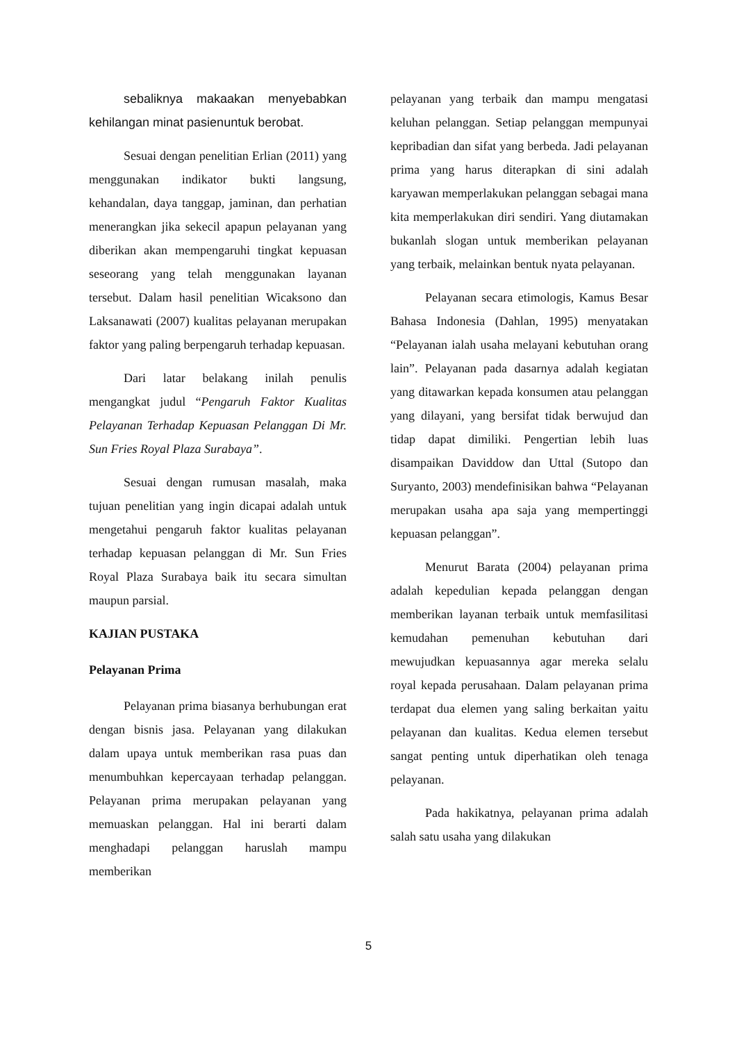sebaliknya makaakan menyebabkan kehilangan minat pasienuntuk berobat.
Sesuai dengan penelitian Erlian (2011) yang menggunakan indikator bukti langsung, kehandalan, daya tanggap, jaminan, dan perhatian menerangkan jika sekecil apapun pelayanan yang diberikan akan mempengaruhi tingkat kepuasan seseorang yang telah menggunakan layanan tersebut. Dalam hasil penelitian Wicaksono dan Laksanawati (2007) kualitas pelayanan merupakan faktor yang paling berpengaruh terhadap kepuasan.
Dari latar belakang inilah penulis mengangkat judul “Pengaruh Faktor Kualitas Pelayanan Terhadap Kepuasan Pelanggan Di Mr. Sun Fries Royal Plaza Surabaya”.
Sesuai dengan rumusan masalah, maka tujuan penelitian yang ingin dicapai adalah untuk mengetahui pengaruh faktor kualitas pelayanan terhadap kepuasan pelanggan di Mr. Sun Fries Royal Plaza Surabaya baik itu secara simultan maupun parsial.
KAJIAN PUSTAKA
Pelayanan Prima
Pelayanan prima biasanya berhubungan erat dengan bisnis jasa. Pelayanan yang dilakukan dalam upaya untuk memberikan rasa puas dan menumbuhkan kepercayaan terhadap pelanggan. Pelayanan prima merupakan pelayanan yang memuaskan pelanggan. Hal ini berarti dalam menghadapi pelanggan haruslah mampu memberikan
pelayanan yang terbaik dan mampu mengatasi keluhan pelanggan. Setiap pelanggan mempunyai kepribadian dan sifat yang berbeda. Jadi pelayanan prima yang harus diterapkan di sini adalah karyawan memperlakukan pelanggan sebagai mana kita memperlakukan diri sendiri. Yang diutamakan bukanlah slogan untuk memberikan pelayanan yang terbaik, melainkan bentuk nyata pelayanan.
Pelayanan secara etimologis, Kamus Besar Bahasa Indonesia (Dahlan, 1995) menyatakan “Pelayanan ialah usaha melayani kebutuhan orang lain”. Pelayanan pada dasarnya adalah kegiatan yang ditawarkan kepada konsumen atau pelanggan yang dilayani, yang bersifat tidak berwujud dan tidap dapat dimiliki. Pengertian lebih luas disampaikan Daviddow dan Uttal (Sutopo dan Suryanto, 2003) mendefinisikan bahwa “Pelayanan merupakan usaha apa saja yang mempertinggi kepuasan pelanggan”.
Menurut Barata (2004) pelayanan prima adalah kepedulian kepada pelanggan dengan memberikan layanan terbaik untuk memfasilitasi kemudahan pemenuhan kebutuhan dari mewujudkan kepuasannya agar mereka selalu royal kepada perusahaan. Dalam pelayanan prima terdapat dua elemen yang saling berkaitan yaitu pelayanan dan kualitas. Kedua elemen tersebut sangat penting untuk diperhatikan oleh tenaga pelayanan.
Pada hakikatnya, pelayanan prima adalah salah satu usaha yang dilakukan
5